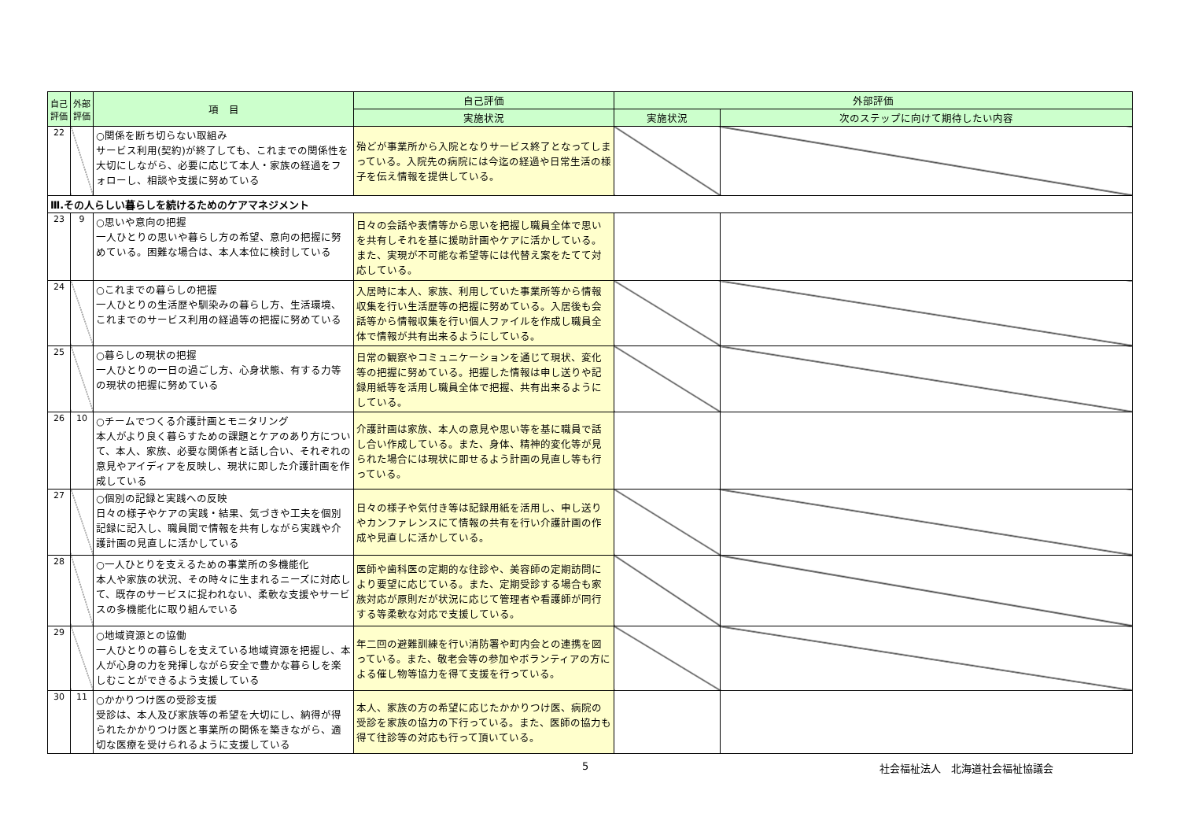| 自己評価 | 外部評価 | 項 目 | 自己評価 | 外部評価 | |
| --- | --- | --- | --- | --- | --- |
| | | | 実施状況 | 実施状況 | 次のステップに向けて期待したい内容 |
| 22 | | ○関係を断ち切らない取組み サービス利用(契約)が終了しても、これまでの関係性を大切にしながら、必要に応じて本人・家族の経過をフォローし、相談や支援に努めている | 殆どが事業所から入院となりサービス終了となってしまっている。入院先の病院には今迄の経過や日常生活の様子を伝え情報を提供している。 | | |
| Ⅲ.その人らしい暮らしを続けるためのケアマネジメント | | | | | |
| 23 | 9 | ○思いや意向の把握 一人ひとりの思いや暮らし方の希望、意向の把握に努めている。困難な場合は、本人本位に検討している | 日々の会話や表情等から思いを把握し職員全体で思いを共有しそれを基に援助計画やケアに活かしている。また、実現が不可能な希望等には代替え案をたてて対応している。 | | |
| 24 | | ○これまでの暮らしの把握 一人ひとりの生活歴や馴染みの暮らし方、生活環境、これまでのサービス利用の経過等の把握に努めている | 入居時に本人、家族、利用していた事業所等から情報収集を行い生活歴等の把握に努めている。入居後も会話等から情報収集を行い個人ファイルを作成し職員全体で情報が共有出来るようにしている。 | | |
| 25 | | ○暮らしの現状の把握 一人ひとりの一日の過ごし方、心身状態、有する力等の現状の把握に努めている | 日常の観察やコミュニケーションを通じて現状、変化等の把握に努めている。把握した情報は申し送りや記録用紙等を活用し職員全体で把握、共有出来るようにしている。 | | |
| 26 | 10 | ○チームでつくる介護計画とモニタリング 本人がより良く暮らすための課題とケアのあり方について、本人、家族、必要な関係者と話し合い、それぞれの意見やアイディアを反映し、現状に即した介護計画を作成している | 介護計画は家族、本人の意見や思い等を基に職員で話し合い作成している。また、身体、精神的変化等が見られた場合には現状に即せるよう計画の見直し等も行っている。 | | |
| 27 | | ○個別の記録と実践への反映 日々の様子やケアの実践・結果、気づきや工夫を個別記録に記入し、職員間で情報を共有しながら実践や介護計画の見直しに活かしている | 日々の様子や気付き等は記録用紙を活用し、申し送りやカンファレンスにて情報の共有を行い介護計画の作成や見直しに活かしている。 | | |
| 28 | | ○一人ひとりを支えるための事業所の多機能化 本人や家族の状況、その時々に生まれるニーズに対応して、既存のサービスに捉われない、柔軟な支援やサービスの多機能化に取り組んでいる | 医師や歯科医の定期的な往診や、美容師の定期訪問により要望に応じている。また、定期受診する場合も家族対応が原則だが状況に応じて管理者や看護師が同行する等柔軟な対応で支援している。 | | |
| 29 | | ○地域資源との協働 一人ひとりの暮らしを支えている地域資源を把握し、本人が心身の力を発揮しながら安全で豊かな暮らしを楽しむことができるよう支援している | 年二回の避難訓練を行い消防署や町内会との連携を図っている。また、敬老会等の参加やボランティアの方による催し物等協力を得て支援を行っている。 | | |
| 30 | 11 | ○かかりつけ医の受診支援 受診は、本人及び家族等の希望を大切にし、納得が得られたかかりつけ医と事業所の関係を築きながら、適切な医療を受けられるように支援している | 本人、家族の方の希望に応じたかかりつけ医、病院の受診を家族の協力の下行っている。また、医師の協力も得て往診等の対応も行って頂いている。 | | |
5 社会福祉法人　北海道社会福祉協議会